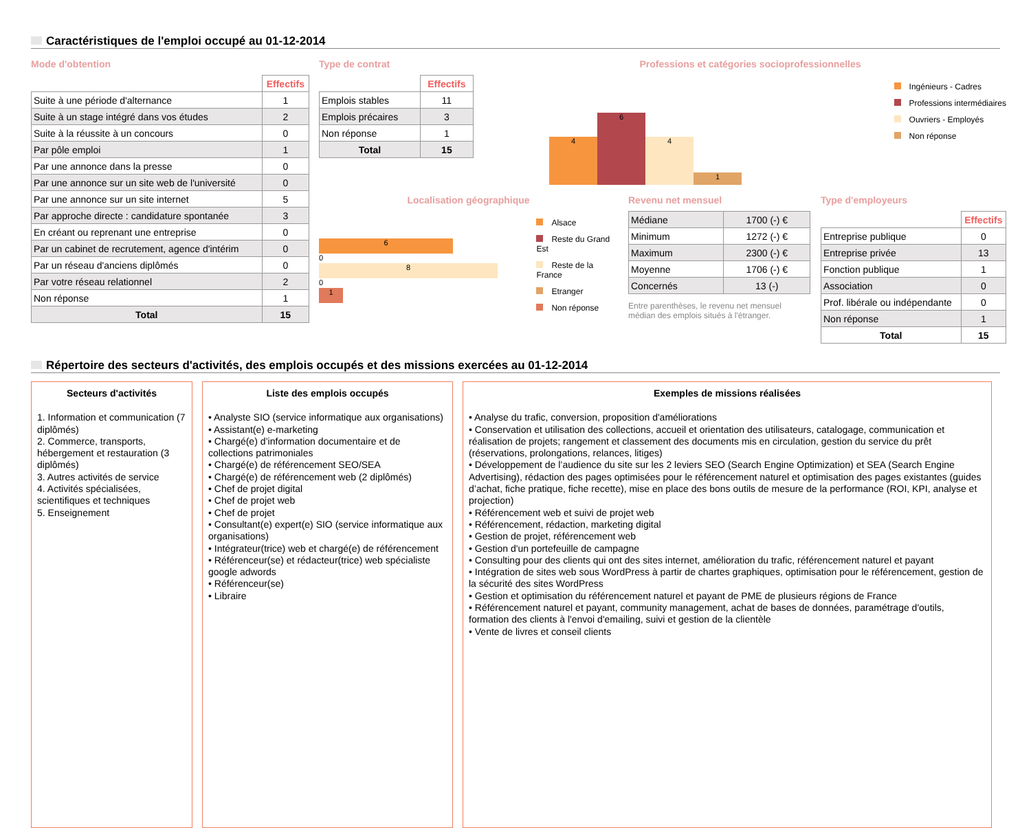Caractéristiques de l'emploi occupé au 01-12-2014
Mode d'obtention
| | Effectifs |
| --- | --- |
| Suite à une période d'alternance | 1 |
| Suite à un stage intégré dans vos études | 2 |
| Suite à la réussite à un concours | 0 |
| Par pôle emploi | 1 |
| Par une annonce dans la presse | 0 |
| Par une annonce sur un site web de l'université | 0 |
| Par une annonce sur un site internet | 5 |
| Par approche directe : candidature spontanée | 3 |
| En créant ou reprenant une entreprise | 0 |
| Par un cabinet de recrutement, agence d'intérim | 0 |
| Par un réseau d'anciens diplômés | 0 |
| Par votre réseau relationnel | 2 |
| Non réponse | 1 |
| Total | 15 |
Type de contrat
| | Effectifs |
| --- | --- |
| Emplois stables | 11 |
| Emplois précaires | 3 |
| Non réponse | 1 |
| Total | 15 |
Professions et catégories socioprofessionnelles
4
6
4
1
Ingénieurs - Cadres
Professions intermédiaires
Ouvriers - Employés
Non réponse
Localisation géographique
6
0
8
0
1
Alsace
Reste du Grand Est
Reste de la France
Etranger
Non réponse
Revenu net mensuel
| Médiane | 1700 (-) € |
| Minimum | 1272 (-) € |
| Maximum | 2300 (-) € |
| Moyenne | 1706 (-) € |
| Concernés | 13 (-) |
Entre parenthèses, le revenu net mensuel médian des emplois situés à l'étranger.
Type d'employeurs
| | Effectifs |
| --- | --- |
| Entreprise publique | 0 |
| Entreprise privée | 13 |
| Fonction publique | 1 |
| Association | 0 |
| Prof. libérale ou indépendante | 0 |
| Non réponse | 1 |
| Total | 15 |
Répertoire des secteurs d'activités, des emplois occupés et des missions exercées au 01-12-2014
Secteurs d'activités
1. Information et communication (7 diplômés)
2. Commerce, transports, hébergement et restauration (3 diplômés)
3. Autres activités de service
4. Activités spécialisées, scientifiques et techniques
5. Enseignement
Liste des emplois occupés
• Analyste SIO (service informatique aux organisations)
• Assistant(e) e-marketing
• Chargé(e) d’information documentaire et de collections patrimoniales
• Chargé(e) de référencement SEO/SEA
• Chargé(e) de référencement web (2 diplômés)
• Chef de projet digital
• Chef de projet web
• Chef de projet
• Consultant(e) expert(e) SIO (service informatique aux organisations)
• Intégrateur(trice) web et chargé(e) de référencement
• Référenceur(se) et rédacteur(trice) web spécialiste google adwords
• Référenceur(se)
• Libraire
Exemples de missions réalisées
• Analyse du trafic, conversion, proposition d'améliorations
• Conservation et utilisation des collections, accueil et orientation des utilisateurs, catalogage, communication et réalisation de projets; rangement et classement des documents mis en circulation, gestion du service du prêt (réservations, prolongations, relances, litiges)
• Développement de l’audience du site sur les 2 leviers SEO (Search Engine Optimization) et SEA (Search Engine Advertising), rédaction des pages optimisées pour le référencement naturel et optimisation des pages existantes (guides d’achat, fiche pratique, fiche recette), mise en place des bons outils de mesure de la performance (ROI, KPI, analyse et projection)
• Référencement web et suivi de projet web
• Référencement, rédaction, marketing digital
• Gestion de projet, référencement web
• Gestion d'un portefeuille de campagne
• Consulting pour des clients qui ont des sites internet, amélioration du trafic, référencement naturel et payant
• Intégration de sites web sous WordPress à partir de chartes graphiques, optimisation pour le référencement, gestion de la sécurité des sites WordPress
• Gestion et optimisation du référencement naturel et payant de PME de plusieurs régions de France
• Référencement naturel et payant, community management, achat de bases de données, paramétrage d'outils, formation des clients à l'envoi d'emailing, suivi et gestion de la clientèle
• Vente de livres et conseil clients